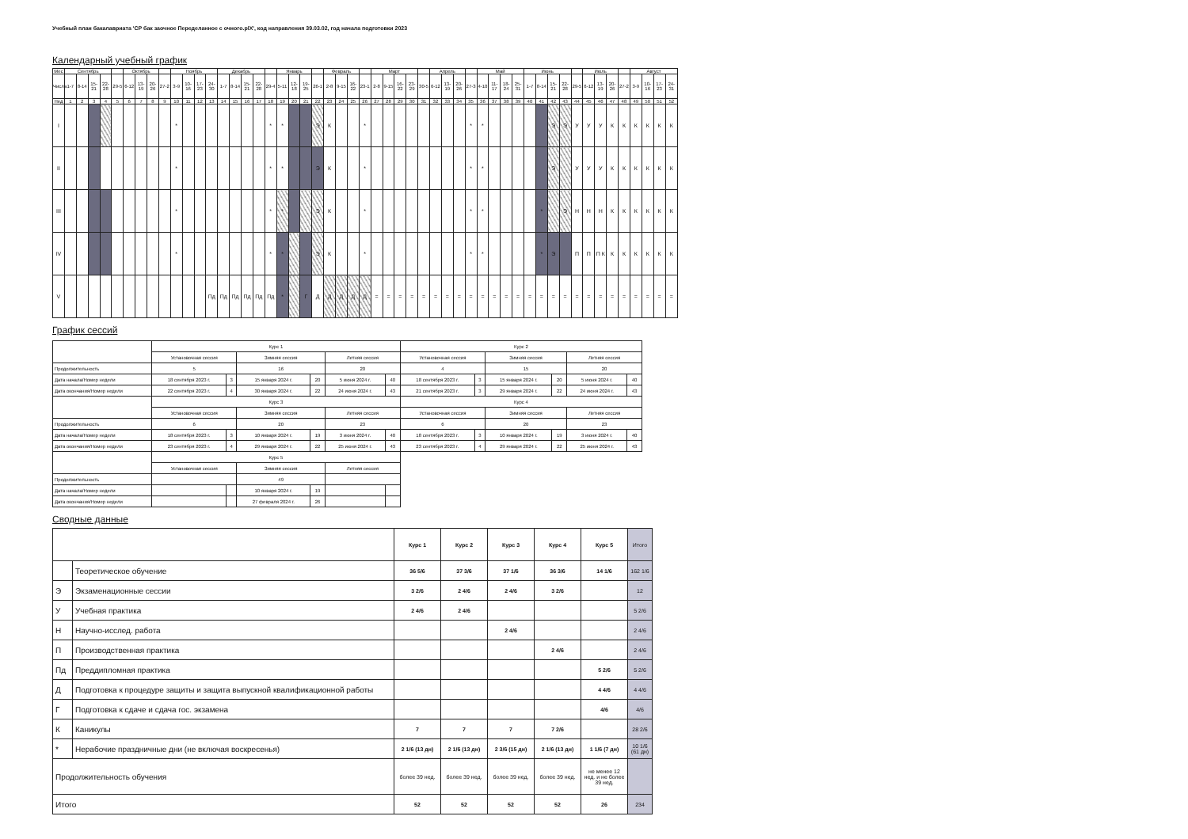Учебный план бакалавриата 'СР бак заочное Переделанное с очного.plX', код направления 39.03.02, год начала подготовки 2023
Календарный учебный график
| Мес | Сентябрь | | | | | Октябрь | | | | Ноябрь | | | | Декабрь | | | | | Январь | | | | Февраль | | | | Март | | | | | Апрель | | | | Май | | | | Июнь | | | | | Июль | | | | Август | | | |
| --- | --- | --- | --- | --- | --- | --- | --- | --- | --- | --- | --- | --- | --- | --- | --- | --- | --- | --- | --- | --- | --- | --- | --- | --- | --- | --- | --- | --- | --- | --- | --- | --- | --- | --- | --- | --- | --- | --- | --- | --- | --- | --- | --- | --- | --- | --- | --- | --- | --- | --- | --- | --- |
| Числа | 1-7 | 8-14 | 15-21 | 22-28 | 29-5 | 6-12 | 13-19 | 20-26 | 27-2 | 3-9 | 10-16 | 17-23 | 24-30 | 1-7 | 8-14 | 15-21 | 22-28 | 29-4 | 5-11 | 12-18 | 19-25 | 26-1 | 2-8 | 9-15 | 16-22 | 23-1 | 2-8 | 9-15 | 16-22 | 23-29 | 30-5 | 6-12 | 13-19 | 20-26 | 27-3 | 4-10 | 11-17 | 18-24 | 25-31 | 1-7 | 8-14 | 15-21 | 22-28 | 29-5 | 6-12 | 13-19 | 20-26 | 27-2 | 3-9 | 10-16 | 17-23 | 24-31 |
| Нед | 1 | 2 | 3 | 4 | 5 | 6 | 7 | 8 | 9 | 10 | 11 | 12 | 13 | 14 | 15 | 16 | 17 | 18 | 19 | 20 | 21 | 22 | 23 | 24 | 25 | 26 | 27 | 28 | 29 | 30 | 31 | 32 | 33 | 34 | 35 | 36 | 37 | 38 | 39 | 40 | 41 | 42 | 43 | 44 | 45 | 46 | 47 | 48 | 49 | 50 | 51 | 52 |
| I | | | | | | | | | | * | | | | | | | | * | * | | | Э | К | | | * | | | | | | | | | * | * | | | | | | Э | Э | У | У | У | К | К | К | К | К | К |
| II | | | | | | | | | | * | | | | | | | | * | * | | | Э | К | | | * | | | | | | | | | * | * | | | | | | Э | | У | У | У | К | К | К | К | К | К |
| III | | | | | | | | | | * | | | | | | | | * | * | | | Э | К | | | * | | | | | | | | | * | * | | | | | * | | Э | Н | Н | Н | К | К | К | К | К | К |
| IV | | | | | | | | | | * | | | | | | | | * | * | | | Э | К | | | * | | | | | | | | | * | * | | | | | * | Э | | П | П | П К | К | К | К | К | К | К |
| V | | | | | | | | | | | | | Пд | Пд | Пд | Пд | Пд | Пд | * | | Г | Д | Д | Д | Д | Д | = | = | = | = | = | = | = | = | = | = | = | = | = | = | = | = | = | = | = | = | = | = | = | = | = | = |
График сессий
| | Курс 1 | | | | | | Курс 2 | | | | | |
| | Установочная сессия | | Зимняя сессия | | Летняя сессия | | Установочная сессия | | Зимняя сессия | | Летняя сессия | |
| Продолжительность | 5 | | 16 | | 20 | | 4 | | 15 | | 20 | |
| Дата начала/Номер недели | 18 сентября 2023 г. | 3 | 15 января 2024 г. | 20 | 5 июня 2024 г. | 40 | 18 сентября 2023 г. | 3 | 15 января 2024 г. | 20 | 5 июня 2024 г. | 40 |
| Дата окончания/Номер недели | 22 сентября 2023 г. | 4 | 30 января 2024 г. | 22 | 24 июня 2024 г. | 43 | 21 сентября 2023 г. | 3 | 29 января 2024 г. | 22 | 24 июня 2024 г. | 43 |
| | Курс 3 | | | | | | Курс 4 | | | | | |
| | Установочная сессия | | Зимняя сессия | | Летняя сессия | | Установочная сессия | | Зимняя сессия | | Летняя сессия | |
| Продолжительность | 6 | | 20 | | 23 | | 6 | | 20 | | 23 | |
| Дата начала/Номер недели | 18 сентября 2023 г. | 3 | 10 января 2024 г. | 19 | 3 июня 2024 г. | 40 | 18 сентября 2023 г. | 3 | 10 января 2024 г. | 19 | 3 июня 2024 г. | 40 |
| Дата окончания/Номер недели | 23 сентября 2023 г. | 4 | 29 января 2024 г. | 22 | 25 июня 2024 г. | 43 | 23 сентября 2023 г. | 4 | 29 января 2024 г. | 22 | 25 июня 2024 г. | 43 |
| | Курс 5 | | | | | | | | | | | |
| | Установочная сессия | | Зимняя сессия | | Летняя сессия | | | | | | | |
| Продолжительность | | | 49 | | | | | | | | | |
| Дата начала/Номер недели | | | 10 января 2024 г. | 19 | | | | | | | | |
| Дата окончания/Номер недели | | | 27 февраля 2024 г. | 26 | | | | | | | | |
Сводные данные
| | | Курс 1 | Курс 2 | Курс 3 | Курс 4 | Курс 5 | Итого |
| | Теоретическое обучение | 36 5/6 | 37 3/6 | 37 1/6 | 36 3/6 | 14 1/6 | 162 1/6 |
| Э | Экзаменационные сессии | 3 2/6 | 2 4/6 | 2 4/6 | 3 2/6 | | 12 |
| У | Учебная практика | 2 4/6 | 2 4/6 | | | | 5 2/6 |
| Н | Научно-исслед. работа | | | 2 4/6 | | | 2 4/6 |
| П | Производственная практика | | | | 2 4/6 | | 2 4/6 |
| Пд | Преддипломная практика | | | | | 5 2/6 | 5 2/6 |
| Д | Подготовка к процедуре защиты и защита выпускной квалификационной работы | | | | | 4 4/6 | 4 4/6 |
| Г | Подготовка к сдаче и сдача гос. экзамена | | | | | 4/6 | 4/6 |
| К | Каникулы | 7 | 7 | 7 | 7 2/6 | | 28 2/6 |
| * | Нерабочие праздничные дни (не включая воскресенья) | 2 1/6 (13 дн) | 2 1/6 (13 дн) | 2 3/6 (15 дн) | 2 1/6 (13 дн) | 1 1/6 (7 дн) | 10 1/6 (61 дн) |
| Продолжительность обучения | | более 39 нед. | более 39 нед. | более 39 нед. | более 39 нед. | не менее 12 нед. и не более 39 нед. | |
| Итого | | 52 | 52 | 52 | 52 | 26 | 234 |